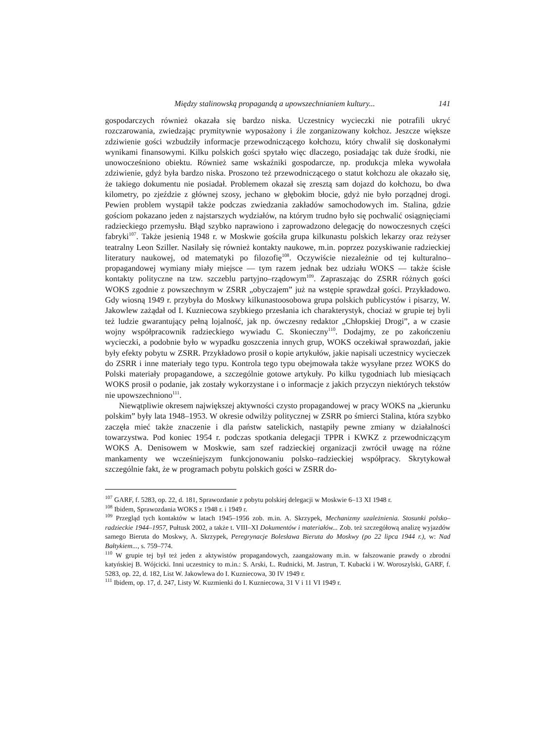Między stalinowską propagandą a upowszechnianiem kultury... 141
gospodarczych również okazała się bardzo niska. Uczestnicy wycieczki nie potrafili ukryć rozczarowania, zwiedzając prymitywnie wyposażony i źle zorganizowany kołchoz. Jeszcze większe zdziwienie gości wzbudziły informacje przewodniczącego kołchozu, który chwalił się doskonałymi wynikami finansowymi. Kilku polskich gości spytało więc dlaczego, posiadając tak duże środki, nie unowocześniono obiektu. Również same wskaźniki gospodarcze, np. produkcja mleka wywołała zdziwienie, gdyż była bardzo niska. Proszono też przewodniczącego o statut kołchozu ale okazało się, że takiego dokumentu nie posiadał. Problemem okazał się zresztą sam dojazd do kołchozu, bo dwa kilometry, po zjeździe z głównej szosy, jechano w głębokim błocie, gdyż nie było porządnej drogi. Pewien problem wystąpił także podczas zwiedzania zakładów samochodowych im. Stalina, gdzie gościom pokazano jeden z najstarszych wydziałów, na którym trudno było się pochwalić osiągnięciami radzieckiego przemysłu. Błąd szybko naprawiono i zaprowadzono delegację do nowoczesnych części fabryki<sup>107</sup>. Także jesienią 1948 r. w Moskwie gościła grupa kilkunastu polskich lekarzy oraz reżyser teatralny Leon Sziller. Nasilały się również kontakty naukowe, m.in. poprzez pozyskiwanie radzieckiej literatury naukowej, od matematyki po filozofię<sup>108</sup>. Oczywiście niezależnie od tej kulturalno–propagandowej wymiany miały miejsce — tym razem jednak bez udziału WOKS — także ścisłe kontakty polityczne na tzw. szczeblu partyjno–rządowym<sup>109</sup>. Zapraszając do ZSRR różnych gości WOKS zgodnie z powszechnym w ZSRR „obyczajem” już na wstępie sprawdzał gości. Przykładowo. Gdy wiosną 1949 r. przybyła do Moskwy kilkunastoosobowa grupa polskich publicystów i pisarzy, W. Jakowlew zażądał od I. Kuzniecowa szybkiego przesłania ich charakterystyk, chociaż w grupie tej byli też ludzie gwarantujący pełną lojalność, jak np. ówczesny redaktor „Chłopskiej Drogi”, a w czasie wojny współpracownik radzieckiego wywiadu C. Skonieczny<sup>110</sup>. Dodajmy, ze po zakończeniu wycieczki, a podobnie było w wypadku goszczenia innych grup, WOKS oczekiwał sprawozdań, jakie były efekty pobytu w ZSRR. Przykładowo prosił o kopie artykułów, jakie napisali uczestnicy wycieczek do ZSRR i inne materiały tego typu. Kontrola tego typu obejmowała także wysyłane przez WOKS do Polski materiały propagandowe, a szczególnie gotowe artykuły. Po kilku tygodniach lub miesiącach WOKS prosił o podanie, jak zostały wykorzystane i o informacje z jakich przyczyn niektórych tekstów nie upowszechniono<sup>111</sup>.
Niewątpliwie okresem największej aktywności czysto propagandowej w pracy WOKS na „kierunku polskim” były lata 1948–1953. W okresie odwilży politycznej w ZSRR po śmierci Stalina, która szybko zaczęła mieć także znaczenie i dla państw satelickich, nastąpiły pewne zmiany w działalności towarzystwa. Pod koniec 1954 r. podczas spotkania delegacji TPPR i KWKZ z przewodniczącym WOKS A. Denisowem w Moskwie, sam szef radzieckiej organizacji zwrócił uwagę na różne mankamenty we wcześniejszym funkcjonowaniu polsko–radzieckiej współpracy. Skrytykował szczególnie fakt, że w programach pobytu polskich gości w ZSRR do-
<sup>107</sup> GARF, f. 5283, op. 22, d. 181, Sprawozdanie z pobytu polskiej delegacji w Moskwie 6–13 XI 1948 r.
<sup>108</sup> Ibidem, Sprawozdania WOKS z 1948 r. i 1949 r.
<sup>109</sup> Przegląd tych kontaktów w latach 1945–1956 zob. m.in. A. Skrzypek, Mechanizmy uzależnienia. Stosunki polsko–radzieckie 1944–1957, Pułtusk 2002, a także t. VIII–XI Dokumentów i materiałów... Zob. też szczegółową analizę wyjazdów samego Bieruta do Moskwy, A. Skrzypek, Peregrynacje Bolesława Bieruta do Moskwy (po 22 lipca 1944 r.), w: Nad Bałtykiem..., s. 759–774.
<sup>110</sup> W grupie tej był też jeden z aktywistów propagandowych, zaangażowany m.in. w fałszowanie prawdy o zbrodni katyńskiej B. Wójcicki. Inni uczestnicy to m.in.: S. Arski, L. Rudnicki, M. Jastrun, T. Kubacki i W. Woroszylski, GARF, f. 5283, op. 22, d. 182, List W. Jakowlewa do I. Kuzniecowa, 30 IV 1949 r.
<sup>111</sup> Ibidem, op. 17, d. 247, Listy W. Kuzmienki do I. Kuzniecowa, 31 V i 11 VI 1949 r.